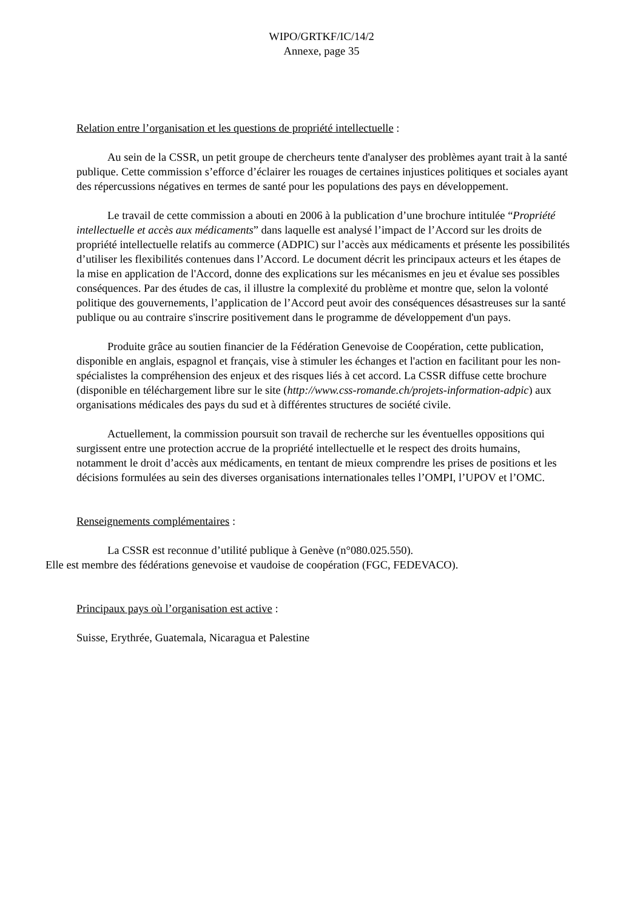WIPO/GRTKF/IC/14/2
Annexe, page 35
Relation entre l’organisation et les questions de propriété intellectuelle :
Au sein de la CSSR, un petit groupe de chercheurs tente d'analyser des problèmes ayant trait à la santé publique. Cette commission s’efforce d’éclairer les rouages de certaines injustices politiques et sociales ayant des répercussions négatives en termes de santé pour les populations des pays en développement.
Le travail de cette commission a abouti en 2006 à la publication d’une brochure intitulée “Propriété intellectuelle et accès aux médicaments” dans laquelle est analysé l’impact de l’Accord sur les droits de propriété intellectuelle relatifs au commerce (ADPIC) sur l’accès aux médicaments et présente les possibilités d’utiliser les flexibilités contenues dans l’Accord. Le document décrit les principaux acteurs et les étapes de la mise en application de l'Accord, donne des explications sur les mécanismes en jeu et évalue ses possibles conséquences. Par des études de cas, il illustre la complexité du problème et montre que, selon la volonté politique des gouvernements, l’application de l’Accord peut avoir des conséquences désastreuses sur la santé publique ou au contraire s'inscrire positivement dans le programme de développement d'un pays.
Produite grâce au soutien financier de la Fédération Genevoise de Coopération, cette publication, disponible en anglais, espagnol et français, vise à stimuler les échanges et l'action en facilitant pour les non-spécialistes la compréhension des enjeux et des risques liés à cet accord. La CSSR diffuse cette brochure (disponible en téléchargement libre sur le site (http://www.css-romande.ch/projets-information-adpic) aux organisations médicales des pays du sud et à différentes structures de société civile.
Actuellement, la commission poursuit son travail de recherche sur les éventuelles oppositions qui surgissent entre une protection accrue de la propriété intellectuelle et le respect des droits humains, notamment le droit d’accès aux médicaments, en tentant de mieux comprendre les prises de positions et les décisions formulées au sein des diverses organisations internationales telles l’OMPI, l’UPOV et l’OMC.
Renseignements complémentaires :
La CSSR est reconnue d’utilité publique à Genève (n°080.025.550).
Elle est membre des fédérations genevoise et vaudoise de coopération (FGC, FEDEVACO).
Principaux pays où l’organisation est active :
Suisse, Erythrée, Guatemala, Nicaragua et Palestine